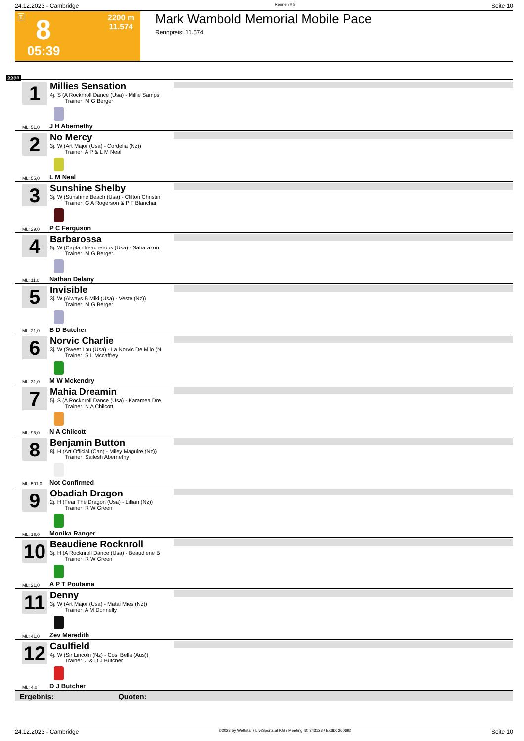24.12.2023 - Cambridge Rennen # 8 Seite 10
T 8 2200 m
11.574
05:39
Mark Wambold Memorial Mobile Pace
Rennpreis: 11.574
2200
1
Millies Sensation
4j. S (A Rocknroll Dance (Usa) - Millie Samps
Trainer: M G Berger
ML: 51,0 J H Abernethy
2
No Mercy
3j. W (Art Major (Usa) - Cordelia (Nz))
Trainer: A P & L M Neal
ML: 55,0 L M Neal
3
Sunshine Shelby
3j. W (Sunshine Beach (Usa) - Clifton Christin
Trainer: G A Rogerson & P T Blanchar
ML: 29,0 P C Ferguson
4
Barbarossa
5j. W (Captaintreacherous (Usa) - Saharazon
Trainer: M G Berger
ML: 11,0 Nathan Delany
5
Invisible
3j. W (Always B Miki (Usa) - Veste (Nz))
Trainer: M G Berger
ML: 21,0 B D Butcher
6
Norvic Charlie
3j. W (Sweet Lou (Usa) - La Norvic De Milo (N
Trainer: S L Mccaffrey
ML: 31,0 M W Mckendry
7
Mahia Dreamin
5j. S (A Rocknroll Dance (Usa) - Karamea Dre
Trainer: N A Chilcott
ML: 95,0 N A Chilcott
8
Benjamin Button
8j. H (Art Official (Can) - Miley Maguire (Nz))
Trainer: Sailesh Abernethy
ML: 501,0 Not Confirmed
9
Obadiah Dragon
2j. H (Fear The Dragon (Usa) - Lillian (Nz))
Trainer: R W Green
ML: 16,0 Monika Ranger
10
Beaudiene Rocknroll
3j. H (A Rocknroll Dance (Usa) - Beaudiene B
Trainer: R W Green
ML: 21,0 A P T Poutama
11
Denny
3j. W (Art Major (Usa) - Matai Mies (Nz))
Trainer: A M Donnelly
ML: 41,0 Zev Meredith
12
Caulfield
4j. W (Sir Lincoln (Nz) - Cosi Bella (Aus))
Trainer: J & D J Butcher
ML: 4,0 D J Butcher
Ergebnis: Quoten:
24.12.2023 - Cambridge ©2023 by Wettstar / LiveSports.at KG / Meeting ID: 343128 / ExtID: 260692 Seite 10